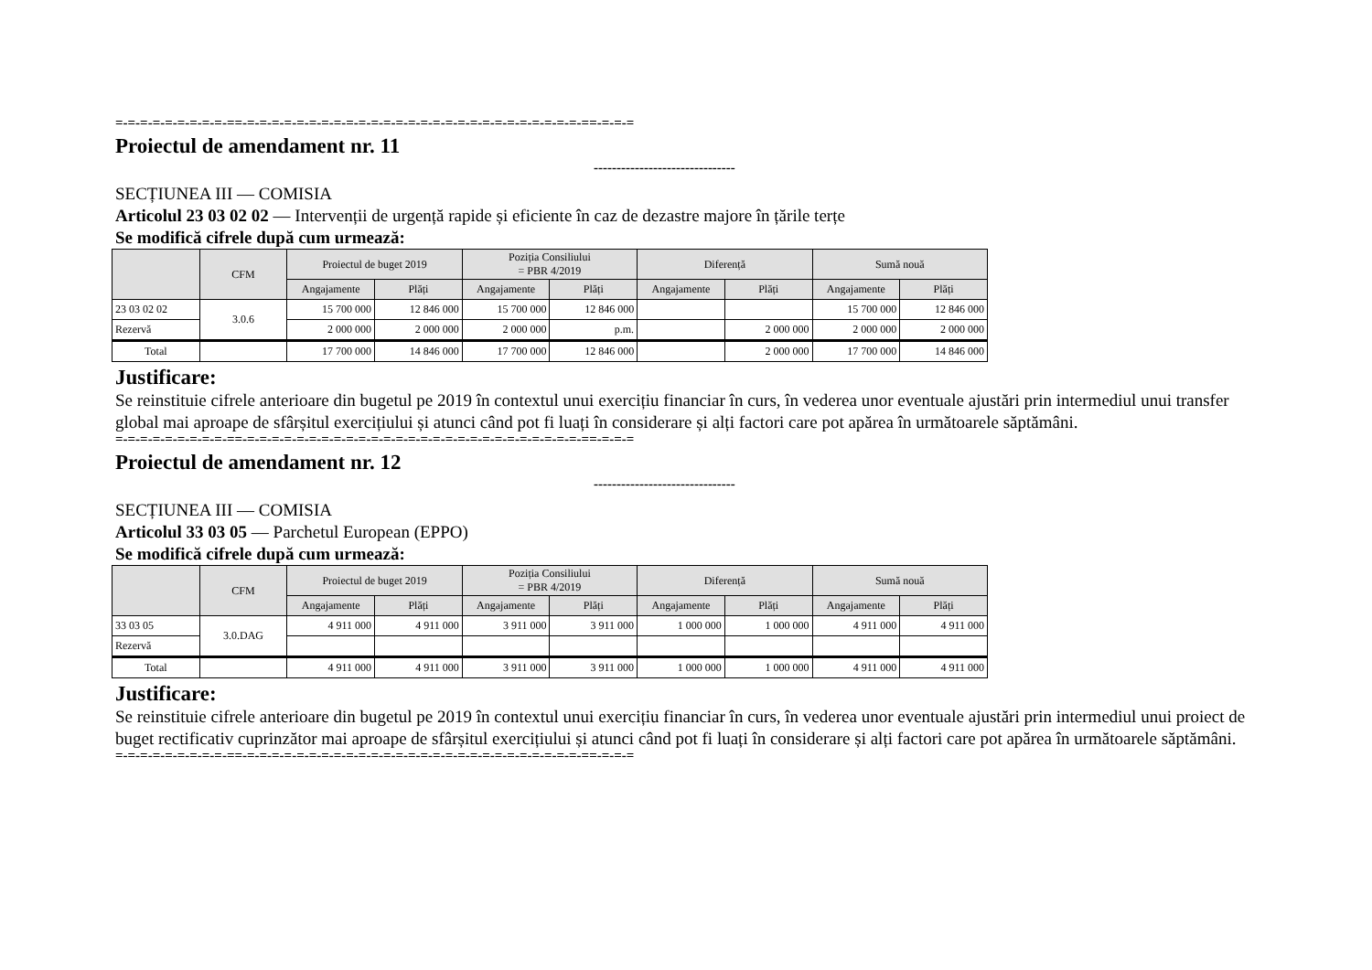=-=-=-=-=-=-=-=-=-==-=-=-=-=-=-=-=-=-=-=-=-=-=-=-=-=-=-=-=-=-=-=-=-=-=-=-=-==-=-=-=
Proiectul de amendament nr. 11
-------------------------------
SECȚIUNEA III — COMISIA
Articolul 23 03 02 02 — Intervenții de urgență rapide și eficiente în caz de dezastre majore în țările terțe
Se modifică cifrele după cum urmează:
| | CFM | Proiectul de buget 2019 | | Poziția Consiliului = PBR 4/2019 | | Diferență | | Sumă nouă | |
| --- | --- | --- | --- | --- | --- | --- | --- | --- | --- |
| | | Angajamente | Plăți | Angajamente | Plăți | Angajamente | Plăți | Angajamente | Plăți |
| 23 03 02 02 | 3.0.6 | 15 700 000 | 12 846 000 | 15 700 000 | 12 846 000 | | | 15 700 000 | 12 846 000 |
| Rezervă | | 2 000 000 | 2 000 000 | 2 000 000 | p.m. | | 2 000 000 | 2 000 000 | 2 000 000 |
| Total | | 17 700 000 | 14 846 000 | 17 700 000 | 12 846 000 | | 2 000 000 | 17 700 000 | 14 846 000 |
Justificare:
Se reinstituie cifrele anterioare din bugetul pe 2019 în contextul unui exercițiu financiar în curs, în vederea unor eventuale ajustări prin intermediul unui transfer global mai aproape de sfârșitul exercițiului și atunci când pot fi luați în considerare și alți factori care pot apărea în următoarele săptămâni.
=-=-=-=-=-=-=-=-=-==-=-=-=-=-=-=-=-=-=-=-=-=-=-=-=-=-=-=-=-=-=-=-=-=-=-=-=-==-=-=-=
Proiectul de amendament nr. 12
-------------------------------
SECȚIUNEA III — COMISIA
Articolul 33 03 05 — Parchetul European (EPPO)
Se modifică cifrele după cum urmează:
| | CFM | Proiectul de buget 2019 | | Poziția Consiliului = PBR 4/2019 | | Diferență | | Sumă nouă | |
| --- | --- | --- | --- | --- | --- | --- | --- | --- | --- |
| | | Angajamente | Plăți | Angajamente | Plăți | Angajamente | Plăți | Angajamente | Plăți |
| 33 03 05 | 3.0.DAG | 4 911 000 | 4 911 000 | 3 911 000 | 3 911 000 | 1 000 000 | 1 000 000 | 4 911 000 | 4 911 000 |
| Rezervă | | | | | | | | | |
| Total | | 4 911 000 | 4 911 000 | 3 911 000 | 3 911 000 | 1 000 000 | 1 000 000 | 4 911 000 | 4 911 000 |
Justificare:
Se reinstituie cifrele anterioare din bugetul pe 2019 în contextul unui exercițiu financiar în curs, în vederea unor eventuale ajustări prin intermediul unui proiect de buget rectificativ cuprinzător mai aproape de sfârșitul exercițiului și atunci când pot fi luați în considerare și alți factori care pot apărea în următoarele săptămâni.
=-=-=-=-=-=-=-=-=-==-=-=-=-=-=-=-=-=-=-=-=-=-=-=-=-=-=-=-=-=-=-=-=-=-=-=-=-==-=-=-=